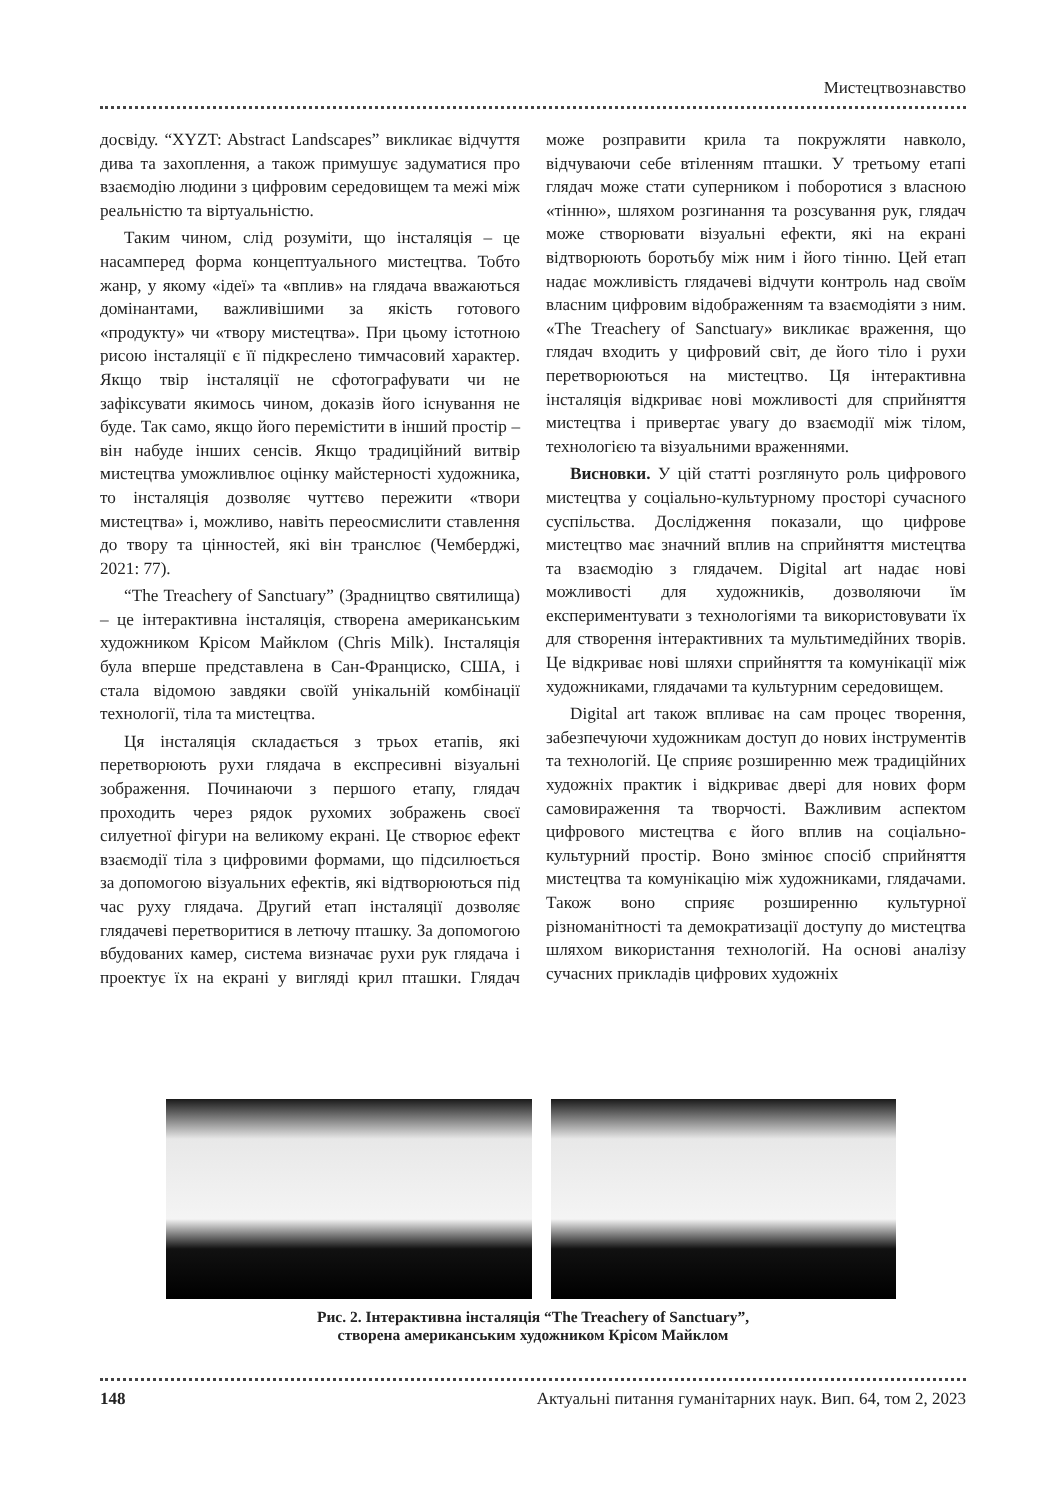Мистецтвознавство
досвіду. “XYZT: Abstract Landscapes” викликає відчуття дива та захоплення, а також примушує задуматися про взаємодію людини з цифровим середовищем та межі між реальністю та віртуальністю.
Таким чином, слід розуміти, що інсталяція – це насамперед форма концептуального мистецтва. Тобто жанр, у якому «ідеї» та «вплив» на глядача вважаються домінантами, важливішими за якість готового «продукту» чи «твору мистецтва». При цьому істотною рисою інсталяції є її підкреслено тимчасовий характер. Якщо твір інсталяції не сфотографувати чи не зафіксувати якимось чином, доказів його існування не буде. Так само, якщо його перемістити в інший простір – він набуде інших сенсів. Якщо традиційний витвір мистецтва уможливлює оцінку майстерності художника, то інсталяція дозволяє чуттєво пережити «твори мистецтва» і, можливо, навіть переосмислити ставлення до твору та цінностей, які він транслює (Чемберджі, 2021: 77).
“The Treachery of Sanctuary” (Зрадництво святилища) – це інтерактивна інсталяція, створена американським художником Крісом Майклом (Chris Milk). Інсталяція була вперше представлена в Сан-Франциско, США, і стала відомою завдяки своїй унікальній комбінації технології, тіла та мистецтва.
Ця інсталяція складається з трьох етапів, які перетворюють рухи глядача в експресивні візуальні зображення. Починаючи з першого етапу, глядач проходить через рядок рухомих зображень своєї силуетної фігури на великому екрані. Це створює ефект взаємодії тіла з цифровими формами, що підсилюється за допомогою візуальних ефектів, які відтворюються під час руху глядача. Другий етап інсталяції дозволяє глядачеві перетворитися в летючу пташку. За допомогою вбудованих камер, система визначає рухи рук глядача і проектує їх на екрані у вигляді крил пташки. Глядач може розправити крила та покружляти навколо, відчуваючи себе втіленням пташки. У третьому етапі глядач може стати суперником і побороти­ся з власною «тінню», шляхом розгинання та розсування рук, глядач може створювати візуальні ефекти, які на екрані відтворюють боротьбу між ним і його тінню. Цей етап надає можливість глядачеві відчути контроль над своїм власним цифровим відображенням та взаємодіяти з ним. «The Treachery of Sanctuary» викликає враження, що глядач входить у цифровий світ, де його тіло і рухи перетворюються на мистецтво. Ця інтерактивна інсталяція відкриває нові можливості для сприйняття мистецтва і привертає увагу до взаємодії між тілом, технологією та візуальними враженнями.
Висновки. У цій статті розглянуто роль цифрового мистецтва у соціально-культурному просторі сучасного суспільства. Дослідження показали, що цифрове мистецтво має значний вплив на сприйняття мистецтва та взаємодію з глядачем. Digital art надає нові можливості для художників, дозволяючи їм експериментувати з технологіями та використовувати їх для створення інтерактивних та мультимедійних творів. Це відкриває нові шляхи сприйняття та комунікації між художниками, глядачами та культурним середовищем.
Digital art також впливає на сам процес творення, забезпечуючи художникам доступ до нових інструментів та технологій. Це сприяє розширенню меж традиційних художніх практик і відкриває двері для нових форм самовираження та творчості. Важливим аспектом цифрового мистецтва є його вплив на соціально-культурний простір. Воно змінює спосіб сприйняття мистецтва та комунікацію між художниками, глядачами. Також воно сприяє розширенню культурної різноманітності та демократизації доступу до мистецтва шляхом використання технологій. На основі аналізу сучасних прикладів цифрових художніх
Рис. 2. Інтерактивна інсталяція “The Treachery of Sanctuary”,
створена американським художником Крісом Майклом
148 Актуальні питання гуманітарних наук. Вип. 64, том 2, 2023